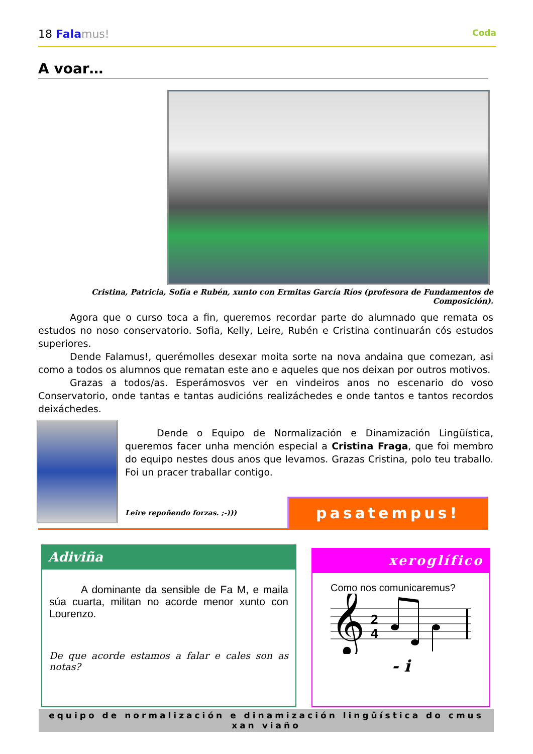18 Fala mus!
Coda
A voar…
Cristina, Patricia, Sofía e Rubén, xunto con Ermitas García Ríos (profesora de Fundamentos de Composición).
Agora que o curso toca a fin, queremos recordar parte do alumnado que remata os estudos no noso conservatorio. Sofia, Kelly, Leire, Rubén e Cristina continuarán cós estudos superiores.
Dende Falamus!, querémolles desexar moita sorte na nova andaina que comezan, asi como a todos os alumnos que rematan este ano e aqueles que nos deixan por outros motivos.
Grazas a todos/as. Esperámosvos ver en vindeiros anos no escenario do voso Conservatorio, onde tantas e tantas audicións realizáchedes e onde tantos e tantos recordos deixáchedes.
Dende o Equipo de Normalización e Dinamización Lingüística, queremos facer unha mención especial a Cristina Fraga, que foi membro do equipo nestes dous anos que levamos. Grazas Cristina, polo teu traballo. Foi un pracer traballar contigo.
Leire repoñendo forzas. ;-))) pasatempus!
Adiviña
A dominante da sensible de Fa M, e maila súa cuarta, militan no acorde menor xunto con Lourenzo.
De que acorde estamos a falar e cales son as notas?
xeroglífico
Como nos comunicaremus?
𝄞
2
4
- i
equipo de normalización e dinamización lingüística do cmus xan viaño